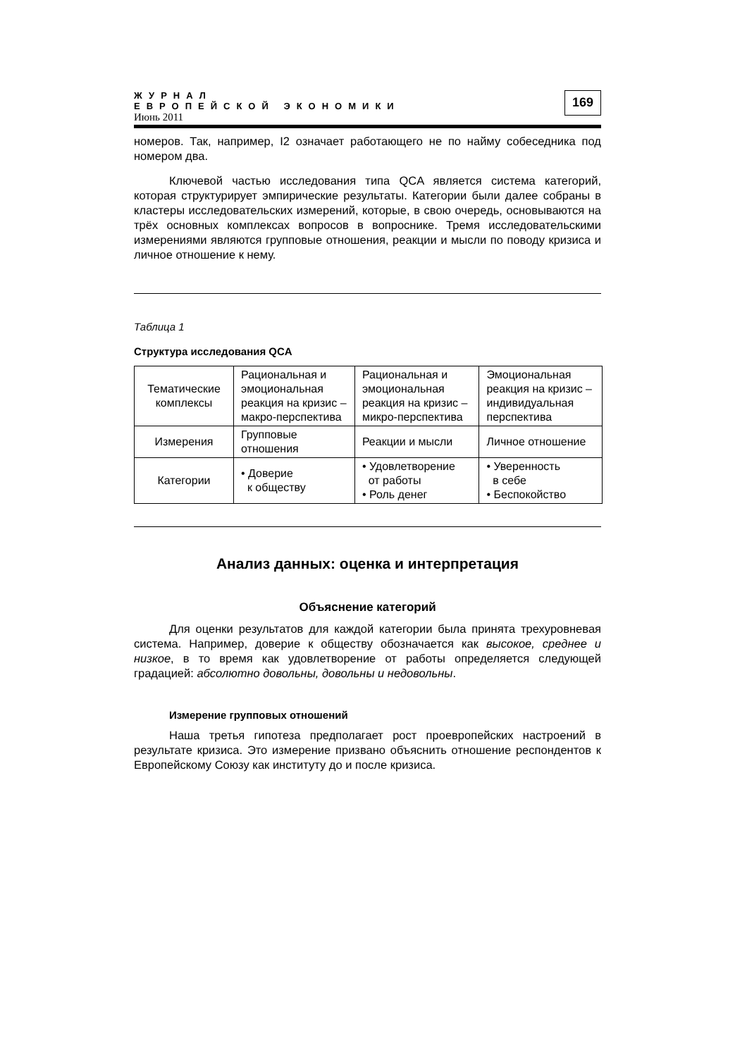ЖУРНАЛ
ЕВРОПЕЙСКОЙ ЭКОНОМИКИ
Июнь 2011
169
номеров. Так, например, I2 означает работающего не по найму собеседника под номером два.
Ключевой частью исследования типа QCA является система категорий, которая структурирует эмпирические результаты. Категории были далее собраны в кластеры исследовательских измерений, которые, в свою очередь, основываются на трёх основных комплексах вопросов в вопроснике. Тремя исследовательскими измерениями являются групповые отношения, реакции и мысли по поводу кризиса и личное отношение к нему.
Таблица 1
Структура исследования QCA
| Тематические комплексы | Рациональная и эмоциональная реакция на кризис – макро-перспектива | Рациональная и эмоциональная реакция на кризис – микро-перспектива | Эмоциональная реакция на кризис – индивидуальная перспектива |
| Измерения | Групповые отношения | Реакции и мысли | Личное отношение |
| Категории | • Доверие к обществу | • Удовлетворение от работы • Роль денег | • Уверенность в себе • Беспокойство |
Анализ данных: оценка и интерпретация
Объяснение категорий
Для оценки результатов для каждой категории была принята трехуровневая система. Например, доверие к обществу обозначается как высокое, среднее и низкое, в то время как удовлетворение от работы определяется следующей градацией: абсолютно довольны, довольны и недовольны.
Измерение групповых отношений
Наша третья гипотеза предполагает рост проевропейских настроений в результате кризиса. Это измерение призвано объяснить отношение респондентов к Европейскому Союзу как институту до и после кризиса.